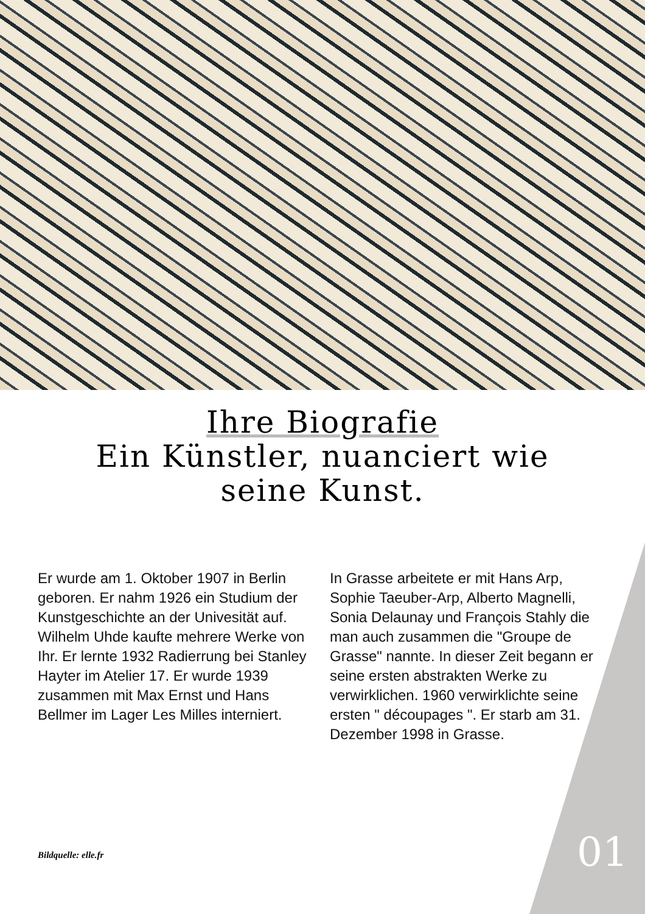Ihre Biografie
Ein Künstler, nuanciert wie
seine Kunst.
Er wurde am 1. Oktober 1907 in Berlin geboren. Er nahm 1926 ein Studium der Kunstgeschichte an der Univesität auf. Wilhelm Uhde kaufte mehrere Werke von Ihr. Er lernte 1932 Radierrung bei Stanley Hayter im Atelier 17. Er wurde 1939 zusammen mit Max Ernst und Hans Bellmer im Lager Les Milles interniert.
In Grasse arbeitete er mit Hans Arp, Sophie Taeuber-Arp, Alberto Magnelli, Sonia Delaunay und François Stahly die man auch zusammen die "Groupe de Grasse" nannte. In dieser Zeit begann er seine ersten abstrakten Werke zu verwirklichen. 1960 verwirklichte seine ersten " découpages ". Er starb am 31. Dezember 1998 in Grasse.
Bildquelle: elle.fr 01